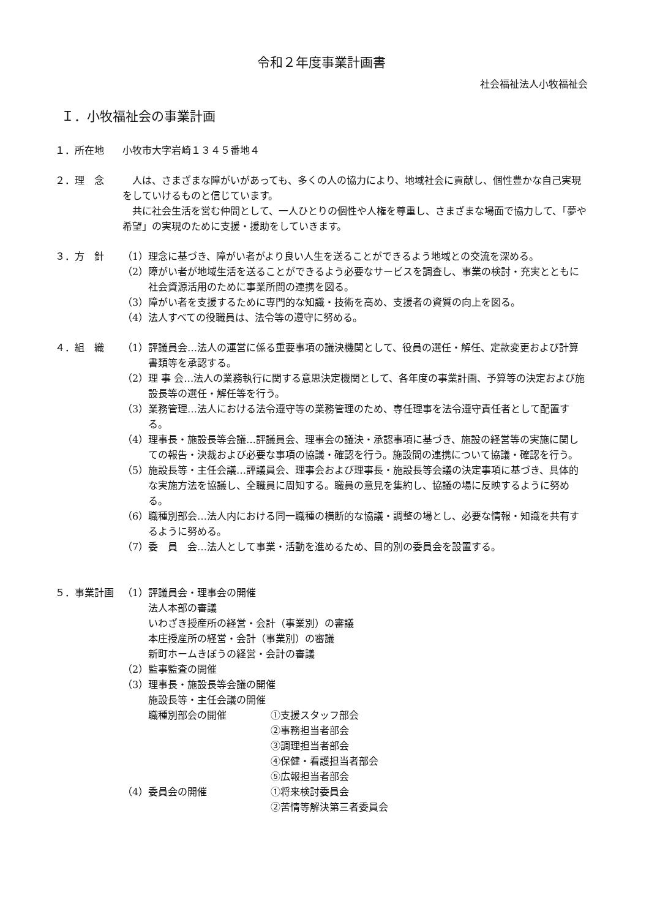令和２年度事業計画書
社会福祉法人小牧福祉会
Ｉ．小牧福祉会の事業計画
１．所在地 小牧市大字岩崎１３４５番地４
２．理　念 　人は、さまざまな障がいがあっても、多くの人の協力により、地域社会に貢献し、個性豊かな自己実現をしていけるものと信じています。
　共に社会生活を営む仲間として、一人ひとりの個性や人権を尊重し、さまざまな場面で協力して、「夢や希望」の実現のために支援・援助をしていきます。
３．方　針 （1） 理念に基づき、障がい者がより良い人生を送ることができるよう地域との交流を深める。
（2） 障がい者が地域生活を送ることができるよう必要なサービスを調査し、事業の検討・充実とともに社会資源活用のために事業所間の連携を図る。
（3） 障がい者を支援するために専門的な知識・技術を高め、支援者の資質の向上を図る。
（4） 法人すべての役職員は、法令等の遵守に努める。
４．組　織 （1） 評議員会…法人の運営に係る重要事項の議決機関として、役員の選任・解任、定款変更および計算書類等を承認する。
（2） 理 事 会…法人の業務執行に関する意思決定機関として、各年度の事業計画、予算等の決定および施設長等の選任・解任等を行う。
（3） 業務管理…法人における法令遵守等の業務管理のため、専任理事を法令遵守責任者として配置する。
（4） 理事長・施設長等会議…評議員会、理事会の議決・承認事項に基づき、施設の経営等の実施に関しての報告・決裁および必要な事項の協議・確認を行う。施設間の連携について協議・確認を行う。
（5） 施設長等・主任会議…評議員会、理事会および理事長・施設長等会議の決定事項に基づき、具体的な実施方法を協議し、全職員に周知する。職員の意見を集約し、協議の場に反映するように努める。
（6） 職種別部会…法人内における同一職種の横断的な協議・調整の場とし、必要な情報・知識を共有するように努める。
（7） 委　員　会…法人として事業・活動を進めるため、目的別の委員会を設置する。
５．事業計画 （1） 評議員会・理事会の開催
法人本部の審議
いわざき授産所の経営・会計（事業別）の審議
本庄授産所の経営・会計（事業別）の審議
新町ホームきぼうの経営・会計の審議
（2） 監事監査の開催
（3） 理事長・施設長等会議の開催
施設長等・主任会議の開催
職種別部会の開催 ①支援スタッフ部会
②事務担当者部会
③調理担当者部会
④保健・看護担当者部会
⑤広報担当者部会
（4） 委員会の開催 ①将来検討委員会
②苦情等解決第三者委員会